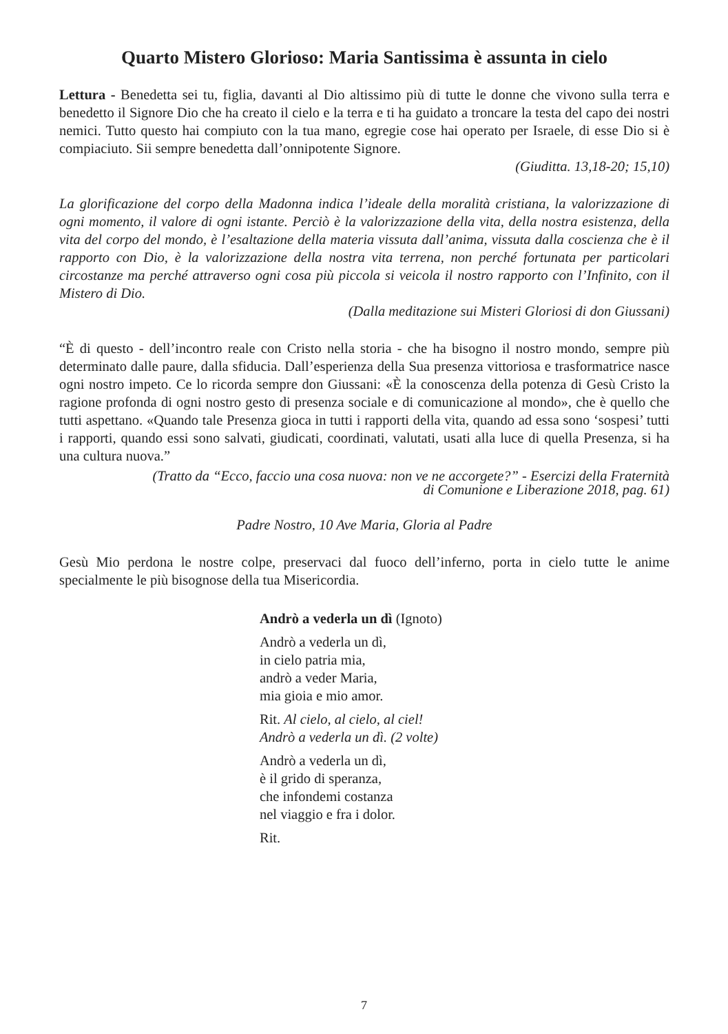Quarto Mistero Glorioso: Maria Santissima è assunta in cielo
Lettura - Benedetta sei tu, figlia, davanti al Dio altissimo più di tutte le donne che vivono sulla terra e benedetto il Signore Dio che ha creato il cielo e la terra e ti ha guidato a troncare la testa del capo dei nostri nemici. Tutto questo hai compiuto con la tua mano, egregie cose hai operato per Israele, di esse Dio si è compiaciuto. Sii sempre benedetta dall’onnipotente Signore.
(Giuditta. 13,18-20; 15,10)
La glorificazione del corpo della Madonna indica l’ideale della moralità cristiana, la valorizzazione di ogni momento, il valore di ogni istante. Perciò è la valorizzazione della vita, della nostra esistenza, della vita del corpo del mondo, è l’esaltazione della materia vissuta dall’anima, vissuta dalla coscienza che è il rapporto con Dio, è la valorizzazione della nostra vita terrena, non perché fortunata per particolari circostanze ma perché attraverso ogni cosa più piccola si veicola il nostro rapporto con l’Infinito, con il Mistero di Dio.
(Dalla meditazione sui Misteri Gloriosi di don Giussani)
“È di questo - dell’incontro reale con Cristo nella storia - che ha bisogno il nostro mondo, sempre più determinato dalle paure, dalla sfiducia. Dall’esperienza della Sua presenza vittoriosa e trasformatrice nasce ogni nostro impeto. Ce lo ricorda sempre don Giussani: «È la conoscenza della potenza di Gesù Cristo la ragione profonda di ogni nostro gesto di presenza sociale e di comunicazione al mondo», che è quello che tutti aspettano. «Quando tale Presenza gioca in tutti i rapporti della vita, quando ad essa sono ‘sospesi’ tutti i rapporti, quando essi sono salvati, giudicati, coordinati, valutati, usati alla luce di quella Presenza, si ha una cultura nuova.”
(Tratto da “Ecco, faccio una cosa nuova: non ve ne accorgete?” - Esercizi della Fraternità
di Comunione e Liberazione 2018, pag. 61)
Padre Nostro, 10 Ave Maria, Gloria al Padre
Gesù Mio perdona le nostre colpe, preservaci dal fuoco dell’inferno, porta in cielo tutte le anime specialmente le più bisognose della tua Misericordia.
Andrò a vederla un dì (Ignoto)
Andrò a vederla un dì,
in cielo patria mia,
andrò a veder Maria,
mia gioia e mio amor.
Rit. Al cielo, al cielo, al ciel!
Andrò a vederla un dì. (2 volte)
Andrò a vederla un dì,
è il grido di speranza,
che infondemi costanza
nel viaggio e fra i dolor.
Rit.
7